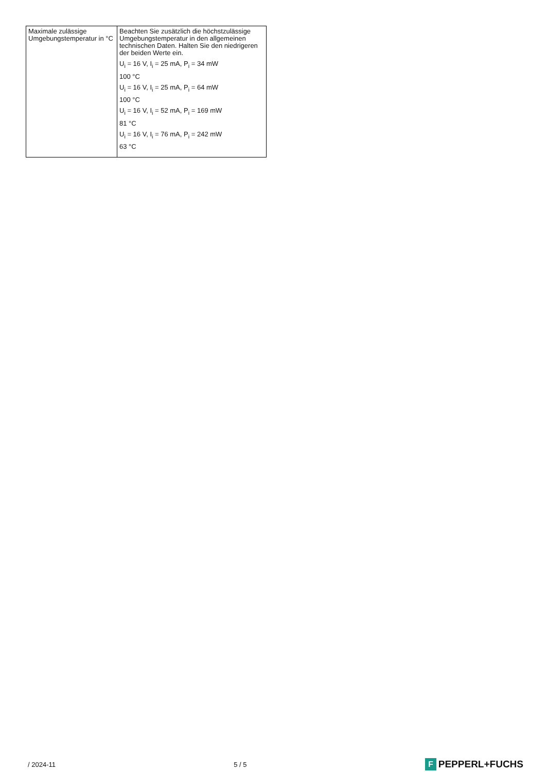| Maximale zulässige Umgebungstemperatur in °C | Beachten Sie zusätzlich die höchstzulässige Umgebungstemperatur in den allgemeinen technischen Daten. Halten Sie den niedrigeren der beiden Werte ein. U<sub>i</sub> = 16 V, I<sub>i</sub> = 25 mA, P<sub>i</sub> = 34 mW 100 °C U<sub>i</sub> = 16 V, I<sub>i</sub> = 25 mA, P<sub>i</sub> = 64 mW 100 °C U<sub>i</sub> = 16 V, I<sub>i</sub> = 52 mA, P<sub>i</sub> = 169 mW 81 °C U<sub>i</sub> = 16 V, I<sub>i</sub> = 76 mA, P<sub>i</sub> = 242 mW 63 °C |
/ 2024-11 5 / 5 F PEPPERL+FUCHS